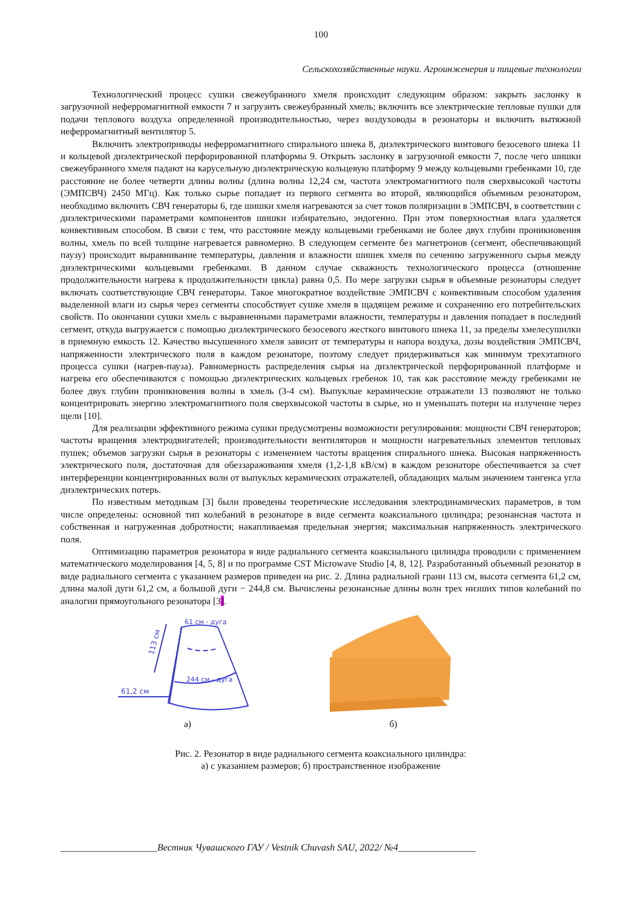100
Сельскохозяйственные науки. Агроинженерия и пищевые технологии
Технологический процесс сушки свежеубранного хмеля происходит следующим образом: закрыть заслонку в загрузочной неферромагнитной емкости 7 и загрузить свежеубранный хмель; включить все электрические тепловые пушки для подачи теплового воздуха определенной производительностью, через воздуховоды в резонаторы и включить вытяжной неферромагнитный вентилятор 5.
Включить электроприводы неферромагнитного спирального шнека 8, диэлектрического винтового безосевого шнека 11 и кольцевой диэлектрической перфорированной платформы 9. Открыть заслонку в загрузочной емкости 7, после чего шишки свежеубранного хмеля падают на карусельную диэлектрическую кольцевую платформу 9 между кольцевыми гребенками 10, где расстояние не более четверти длины волны (длина волны 12,24 см, частота электромагнитного поля сверхвысокой частоты (ЭМПСВЧ) 2450 МГц). Как только сырье попадает из первого сегмента во второй, являющийся объемным резонатором, необходимо включить СВЧ генераторы 6, где шишки хмеля нагреваются за счет токов поляризации в ЭМПСВЧ, в соответствии с диэлектрическими параметрами компонентов шишки избирательно, эндогенно. При этом поверхностная влага удаляется конвективным способом. В связи с тем, что расстояние между кольцевыми гребенками не более двух глубин проникновения волны, хмель по всей толщине нагревается равномерно. В следующем сегменте без магнетронов (сегмент, обеспечивающий паузу) происходит выравнивание температуры, давления и влажности шишек хмеля по сечению загруженного сырья между диэлектрическими кольцевыми гребенками. В данном случае скважность технологического процесса (отношение продолжительности нагрева к продолжительности цикла) равна 0,5. По мере загрузки сырья в объемные резонаторы следует включать соответствующие СВЧ генераторы. Такое многократное воздействие ЭМПСВЧ с конвективным способом удаления выделенной влаги из сырья через сегменты способствует сушке хмеля в щадящем режиме и сохранению его потребительских свойств. По окончании сушки хмель с выравненными параметрами влажности, температуры и давления попадает в последний сегмент, откуда выгружается с помощью диэлектрического безосевого жесткого винтового шнека 11, за пределы хмелесушилки в приемную емкость 12. Качество высушенного хмеля зависит от температуры и напора воздуха, дозы воздействия ЭМПСВЧ, напряженности электрического поля в каждом резонаторе, поэтому следует придерживаться как минимум трехэтапного процесса сушки (нагрев-пауза). Равномерность распределения сырья на диэлектрической перфорированной платформе и нагрева его обеспечиваются с помощью диэлектрических кольцевых гребенок 10, так как расстояние между гребенками не более двух глубин проникновения волны в хмель (3-4 см). Выпуклые керамические отражатели 13 позволяют не только концентрировать энергию электромагнитного поля сверхвысокой частоты в сырье, но и уменьшать потери на излучение через щели [10].
Для реализации эффективного режима сушки предусмотрены возможности регулирования: мощности СВЧ генераторов; частоты вращения электродвигателей; производительности вентиляторов и мощности нагревательных элементов тепловых пушек; объемов загрузки сырья в резонаторы с изменением частоты вращения спирального шнека. Высокая напряженность электрического поля, достаточная для обеззараживания хмеля (1,2-1,8 кВ/см) в каждом резонаторе обеспечивается за счет интерференции концентрированных волн от выпуклых керамических отражателей, обладающих малым значением тангенса угла диэлектрических потерь.
По известным методикам [3] были проведены теоретические исследования электродинамических параметров, в том числе определены: основной тип колебаний в резонаторе в виде сегмента коаксиального цилиндра; резонансная частота и собственная и нагруженная добротности; накапливаемая предельная энергия; максимальная напряженность электрического поля.
Оптимизацию параметров резонатора в виде радиального сегмента коаксиального цилиндра проводили с применением математического моделирования [4, 5, 8] и по программе CST Microwave Studio [4, 8, 12]. Разработанный объемный резонатор в виде радиального сегмента с указанием размеров приведен на рис. 2. Длина радиальной грани 113 см, высота сегмента 61,2 см, длина малой дуги 61,2 см, а большой дуги − 244,8 см. Вычислены резонансные длины волн трех низших типов колебаний по аналогии прямоугольного резонатора [3].
61 см - дуга
244 см - дуга
113 см
61,2 см
а)
б)
Рис. 2. Резонатор в виде радиального сегмента коаксиального цилиндра:
а) с указанием размеров; б) пространственное изображение
____________________Вестник Чувашского ГАУ / Vestnik Chuvash SAU, 2022/ №4________________